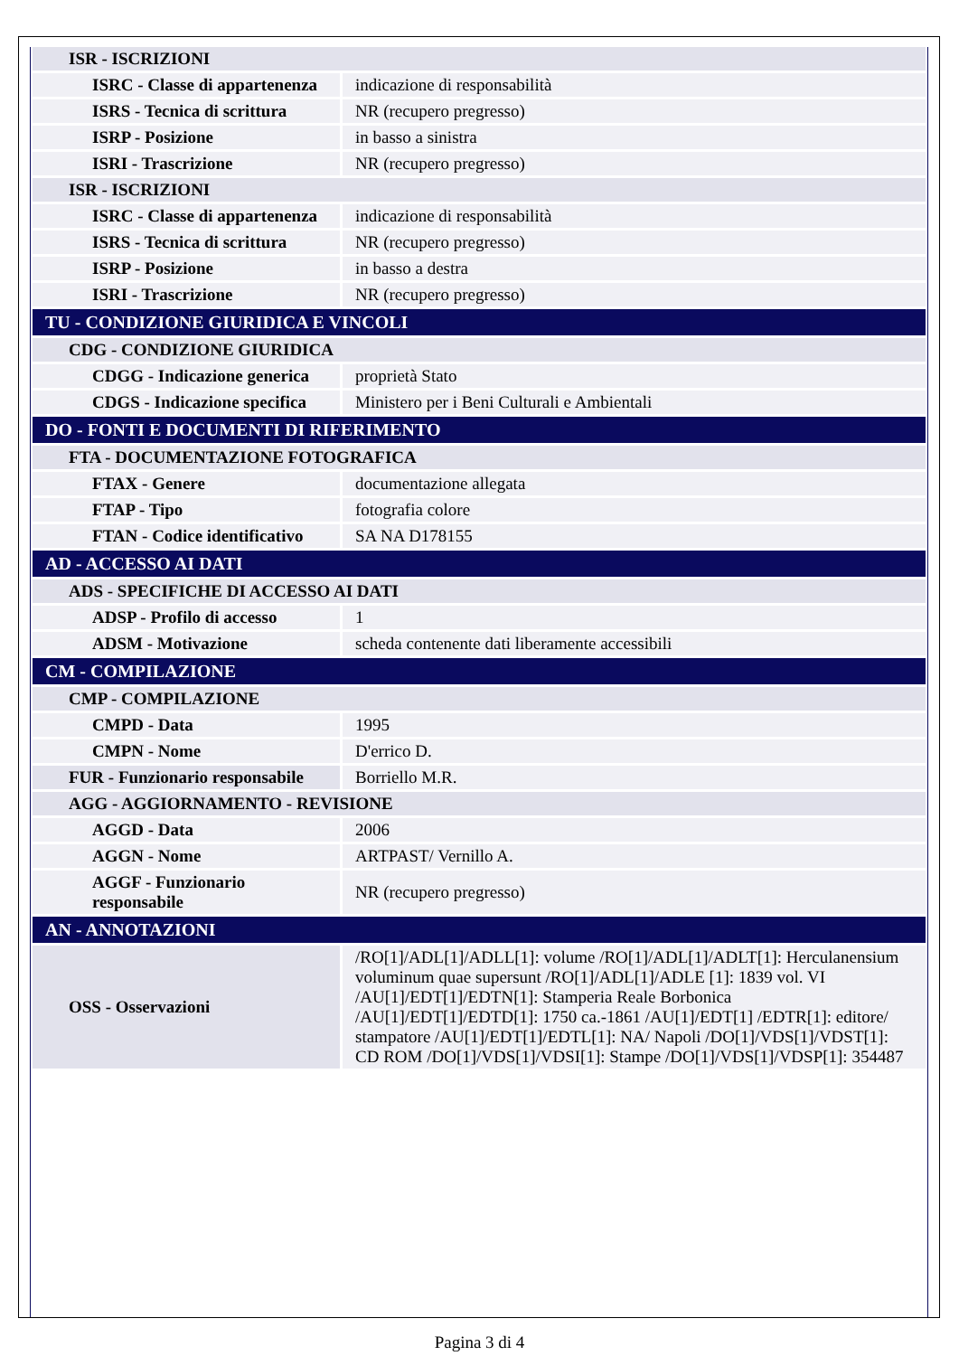| ISR - ISCRIZIONI | |
| ISRC - Classe di appartenenza | indicazione di responsabilità |
| ISRS - Tecnica di scrittura | NR (recupero pregresso) |
| ISRP - Posizione | in basso a sinistra |
| ISRI - Trascrizione | NR (recupero pregresso) |
| ISR - ISCRIZIONI | |
| ISRC - Classe di appartenenza | indicazione di responsabilità |
| ISRS - Tecnica di scrittura | NR (recupero pregresso) |
| ISRP - Posizione | in basso a destra |
| ISRI - Trascrizione | NR (recupero pregresso) |
| TU - CONDIZIONE GIURIDICA E VINCOLI | |
| CDG - CONDIZIONE GIURIDICA | |
| CDGG - Indicazione generica | proprietà Stato |
| CDGS - Indicazione specifica | Ministero per i Beni Culturali e Ambientali |
| DO - FONTI E DOCUMENTI DI RIFERIMENTO | |
| FTA - DOCUMENTAZIONE FOTOGRAFICA | |
| FTAX - Genere | documentazione allegata |
| FTAP - Tipo | fotografia colore |
| FTAN - Codice identificativo | SA NA D178155 |
| AD - ACCESSO AI DATI | |
| ADS - SPECIFICHE DI ACCESSO AI DATI | |
| ADSP - Profilo di accesso | 1 |
| ADSM - Motivazione | scheda contenente dati liberamente accessibili |
| CM - COMPILAZIONE | |
| CMP - COMPILAZIONE | |
| CMPD - Data | 1995 |
| CMPN - Nome | D'errico D. |
| FUR - Funzionario responsabile | Borriello M.R. |
| AGG - AGGIORNAMENTO - REVISIONE | |
| AGGD - Data | 2006 |
| AGGN - Nome | ARTPAST/ Vernillo A. |
| AGGF - Funzionario responsabile | NR (recupero pregresso) |
| AN - ANNOTAZIONI | |
| OSS - Osservazioni | /RO[1]/ADL[1]/ADLL[1]: volume /RO[1]/ADL[1]/ADLT[1]: Herculanensium voluminum quae supersunt /RO[1]/ADL[1]/ADLE [1]: 1839 vol. VI /AU[1]/EDT[1]/EDTN[1]: Stamperia Reale Borbonica /AU[1]/EDT[1]/EDTD[1]: 1750 ca.-1861 /AU[1]/EDT[1] /EDTR[1]: editore/ stampatore /AU[1]/EDT[1]/EDTL[1]: NA/ Napoli /DO[1]/VDS[1]/VDST[1]: CD ROM /DO[1]/VDS[1]/VDSI[1]: Stampe /DO[1]/VDS[1]/VDSP[1]: 354487 |
Pagina 3 di 4